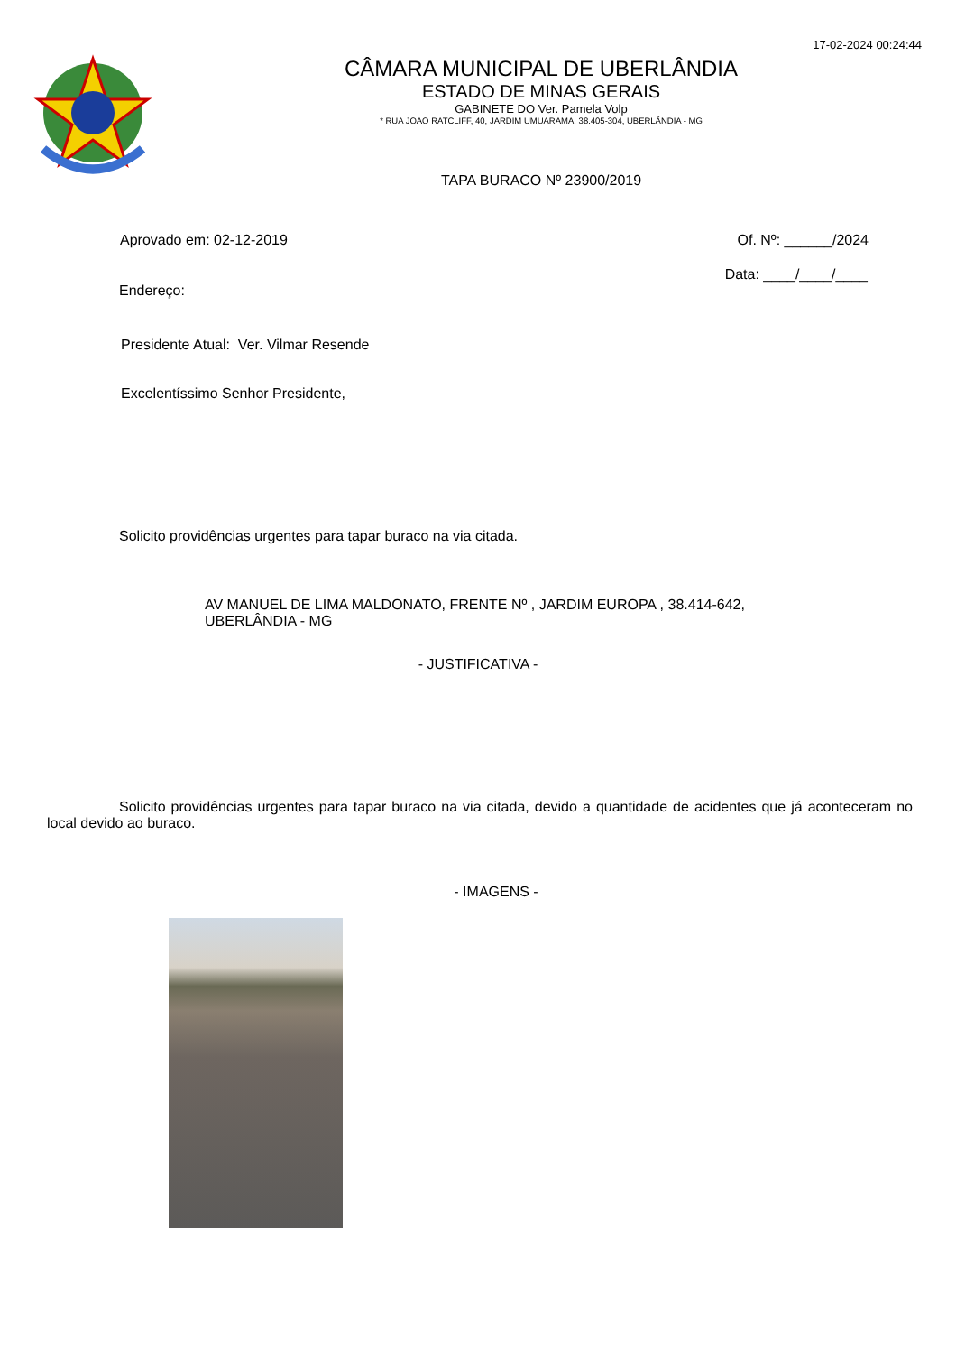17-02-2024 00:24:44
CÂMARA MUNICIPAL DE UBERLÂNDIA
ESTADO DE MINAS GERAIS
GABINETE DO Ver. Pamela Volp
* RUA JOAO RATCLIFF, 40, JARDIM UMUARAMA, 38.405-304, UBERLÂNDIA - MG
TAPA BURACO Nº 23900/2019
Aprovado em: 02-12-2019 Of. Nº: ______/2024
Endereço:
Data: ____/____/____
Presidente Atual: Ver. Vilmar Resende
Excelentíssimo Senhor Presidente,
Solicito providências urgentes para tapar buraco na via citada.
AV MANUEL DE LIMA MALDONATO, FRENTE Nº , JARDIM EUROPA , 38.414-642, UBERLÂNDIA - MG
- JUSTIFICATIVA -
Solicito providências urgentes para tapar buraco na via citada, devido a quantidade de acidentes que já aconteceram no local devido ao buraco.
- IMAGENS -